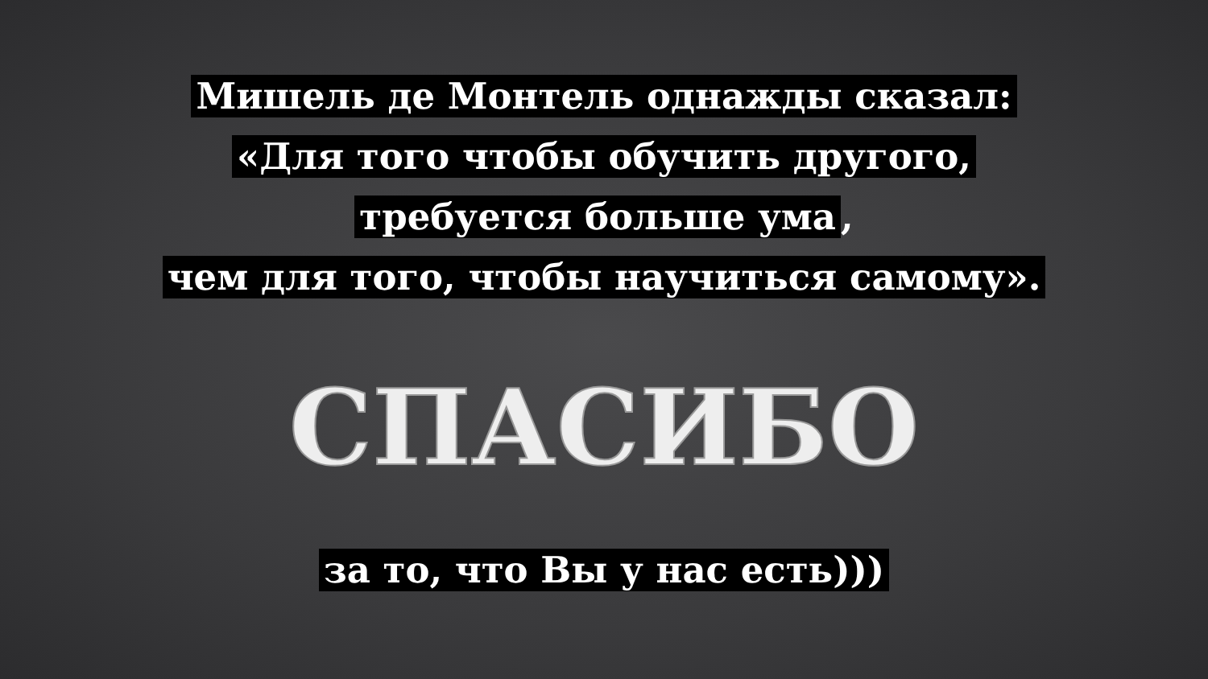Мишель де Монтель однажды сказал:
«Для того чтобы обучить другого,
требуется больше ума,
чем для того, чтобы научиться самому».
СПАСИБО
за то, что Вы у нас есть)))